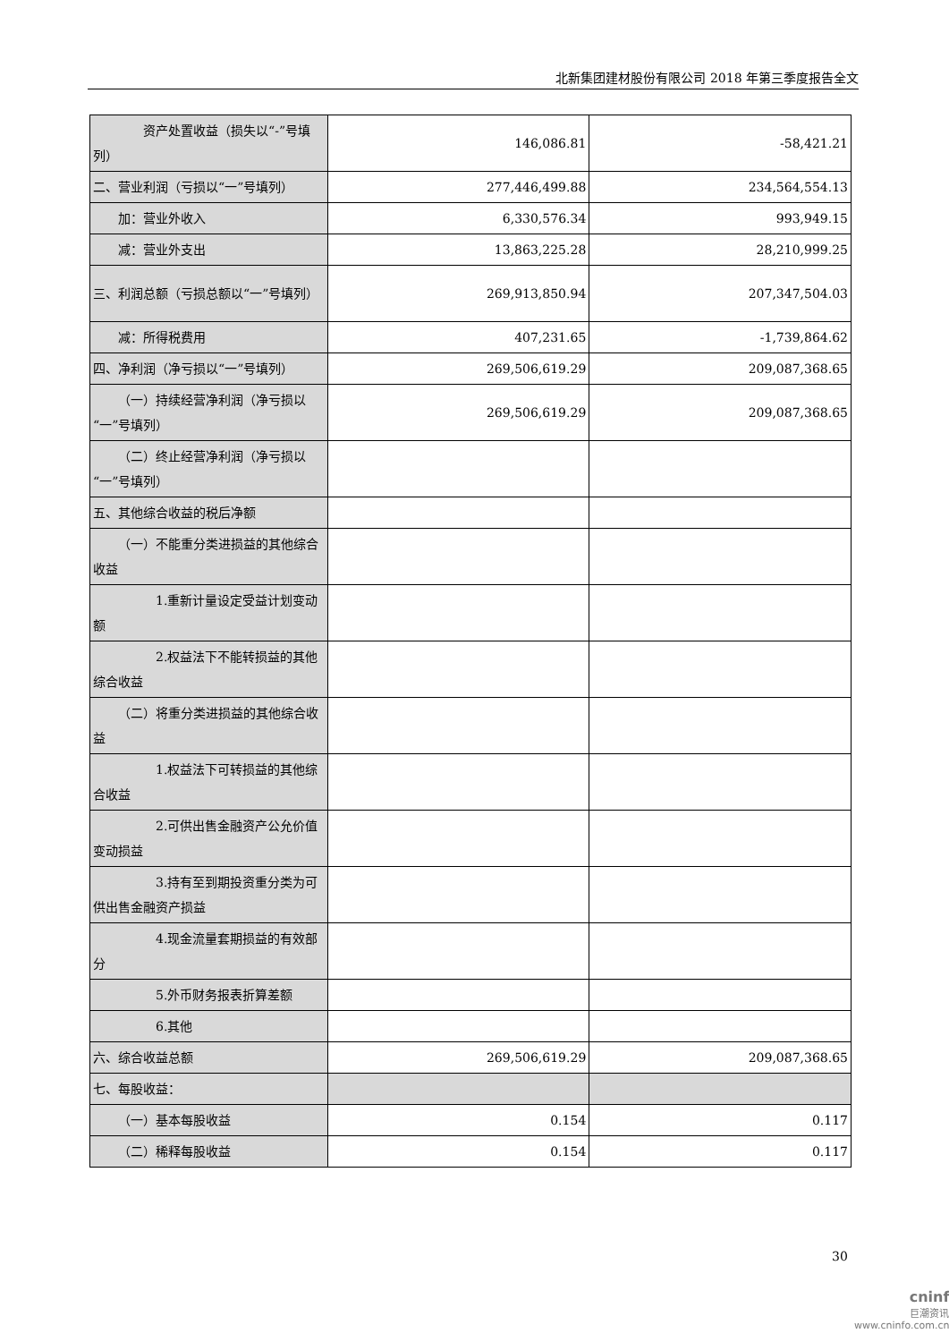北新集团建材股份有限公司 2018 年第三季度报告全文
| 资产处置收益（损失以“-”号填列） | 146,086.81 | -58,421.21 |
| 二、营业利润（亏损以“一”号填列） | 277,446,499.88 | 234,564,554.13 |
| 加：营业外收入 | 6,330,576.34 | 993,949.15 |
| 减：营业外支出 | 13,863,225.28 | 28,210,999.25 |
| 三、利润总额（亏损总额以“一”号填列） | 269,913,850.94 | 207,347,504.03 |
| 减：所得税费用 | 407,231.65 | -1,739,864.62 |
| 四、净利润（净亏损以“一”号填列） | 269,506,619.29 | 209,087,368.65 |
| （一）持续经营净利润（净亏损以“一”号填列） | 269,506,619.29 | 209,087,368.65 |
| （二）终止经营净利润（净亏损以“一”号填列） | | |
| 五、其他综合收益的税后净额 | | |
| （一）不能重分类进损益的其他综合收益 | | |
| 1.重新计量设定受益计划变动额 | | |
| 2.权益法下不能转损益的其他综合收益 | | |
| （二）将重分类进损益的其他综合收益 | | |
| 1.权益法下可转损益的其他综合收益 | | |
| 2.可供出售金融资产公允价值变动损益 | | |
| 3.持有至到期投资重分类为可供出售金融资产损益 | | |
| 4.现金流量套期损益的有效部分 | | |
| 5.外币财务报表折算差额 | | |
| 6.其他 | | |
| 六、综合收益总额 | 269,506,619.29 | 209,087,368.65 |
| 七、每股收益： | | |
| （一）基本每股收益 | 0.154 | 0.117 |
| （二）稀释每股收益 | 0.154 | 0.117 |
30
cninf
巨潮资讯
www.cninfo.com.cn